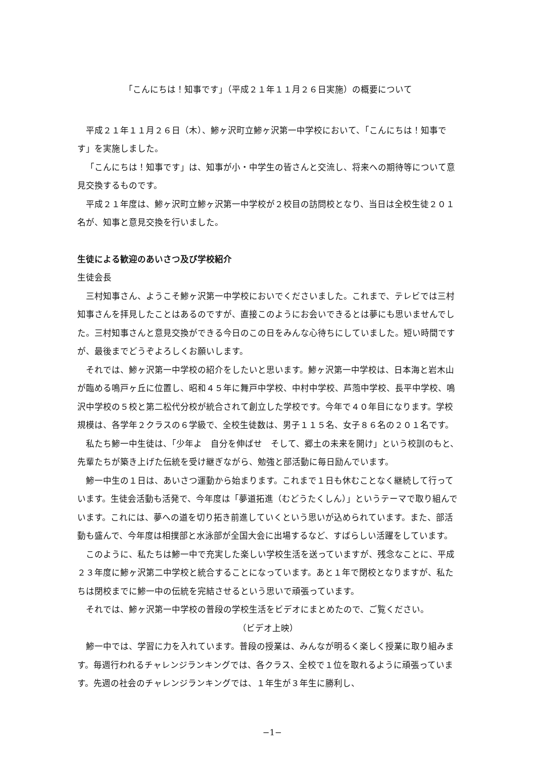「こんにちは！知事です」（平成２１年１１月２６日実施）の概要について
平成２１年１１月２６日（木）、鯵ヶ沢町立鯵ヶ沢第一中学校において、「こんにちは！知事です」を実施しました。
「こんにちは！知事です」は、知事が小・中学生の皆さんと交流し、将来への期待等について意見交換するものです。
平成２１年度は、鯵ヶ沢町立鯵ヶ沢第一中学校が２校目の訪問校となり、当日は全校生徒２０１名が、知事と意見交換を行いました。
生徒による歓迎のあいさつ及び学校紹介
生徒会長
三村知事さん、ようこそ鯵ヶ沢第一中学校においでくださいました。これまで、テレビでは三村知事さんを拝見したことはあるのですが、直接このようにお会いできるとは夢にも思いませんでした。三村知事さんと意見交換ができる今日のこの日をみんな心待ちにしていました。短い時間ですが、最後までどうぞよろしくお願いします。
それでは、鯵ヶ沢第一中学校の紹介をしたいと思います。鯵ヶ沢第一中学校は、日本海と岩木山が臨める鳴戸ヶ丘に位置し、昭和４５年に舞戸中学校、中村中学校、芦萢中学校、長平中学校、鳴沢中学校の５校と第二松代分校が統合されて創立した学校です。今年で４０年目になります。学校規模は、各学年２クラスの６学級で、全校生徒数は、男子１１５名、女子８６名の２０１名です。
私たち鯵一中生徒は、「少年よ　自分を伸ばせ　そして、郷土の未来を開け」という校訓のもと、先輩たちが築き上げた伝統を受け継ぎながら、勉強と部活動に毎日励んでいます。
鯵一中生の１日は、あいさつ運動から始まります。これまで１日も休むことなく継続して行っています。生徒会活動も活発で、今年度は「夢道拓進（むどうたくしん）」というテーマで取り組んでいます。これには、夢への道を切り拓き前進していくという思いが込められています。また、部活動も盛んで、今年度は相撲部と水泳部が全国大会に出場するなど、すばらしい活躍をしています。
このように、私たちは鯵一中で充実した楽しい学校生活を送っていますが、残念なことに、平成２３年度に鯵ヶ沢第二中学校と統合することになっています。あと１年で閉校となりますが、私たちは閉校までに鯵一中の伝統を完結させるという思いで頑張っています。
それでは、鯵ヶ沢第一中学校の普段の学校生活をビデオにまとめたので、ご覧ください。
（ビデオ上映）
鯵一中では、学習に力を入れています。普段の授業は、みんなが明るく楽しく授業に取り組みます。毎週行われるチャレンジランキングでは、各クラス、全校で１位を取れるように頑張っています。先週の社会のチャレンジランキングでは、１年生が３年生に勝利し、
−1−